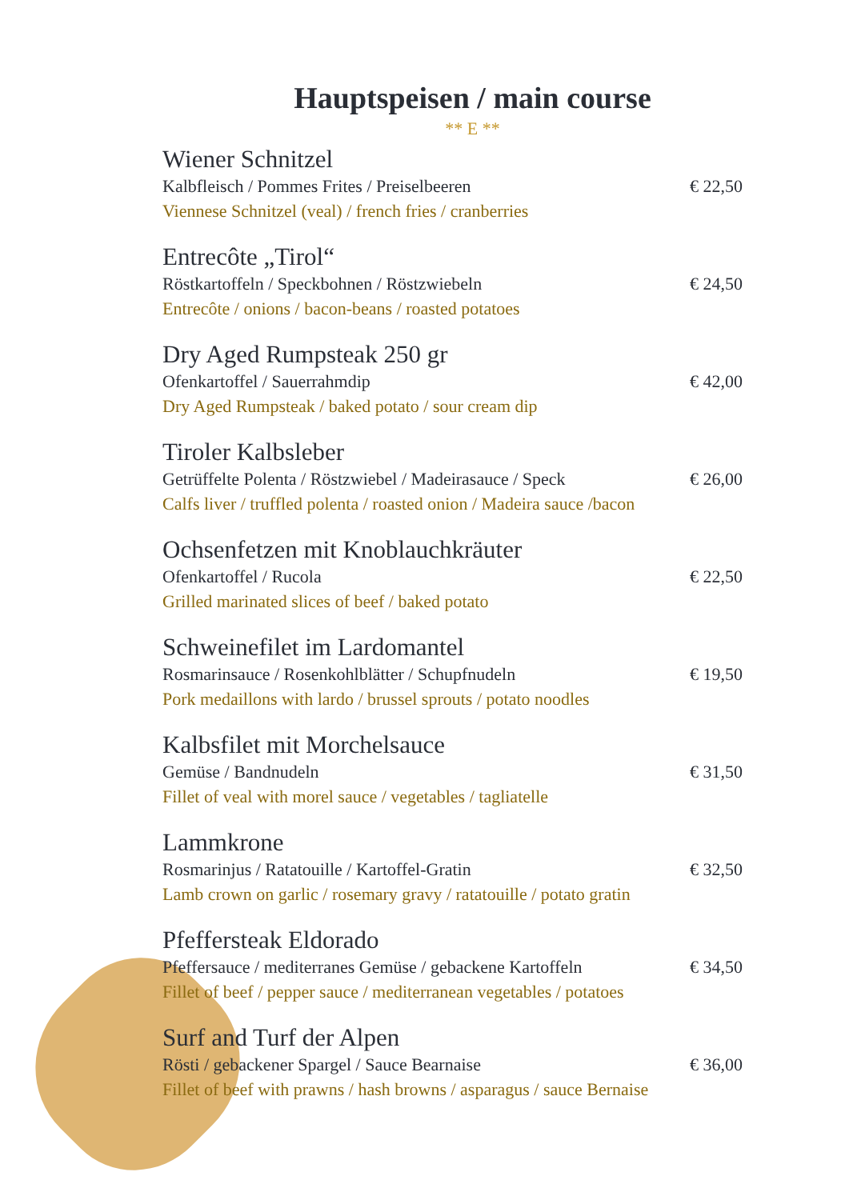Hauptspeisen / main course
** E **
Wiener Schnitzel
Kalbfleisch / Pommes Frites / Preiselbeeren € 22,50
Viennese Schnitzel (veal) / french fries / cranberries
Entrecôte „Tirol“
Röstkartoffeln / Speckbohnen / Röstzwiebeln € 24,50
Entrecôte / onions / bacon-beans / roasted potatoes
Dry Aged Rumpsteak 250 gr
Ofenkartoffel / Sauerrahmdip € 42,00
Dry Aged Rumpsteak / baked potato / sour cream dip
Tiroler Kalbsleber
Getrüffelte Polenta / Röstzwiebel / Madeirasauce / Speck € 26,00
Calfs liver / truffled polenta / roasted onion / Madeira sauce /bacon
Ochsenfetzen mit Knoblauchkräuter
Ofenkartoffel / Rucola € 22,50
Grilled marinated slices of beef / baked potato
Schweinefilet im Lardomantel
Rosmarinsauce / Rosenkohlblätter / Schupfnudeln € 19,50
Pork medaillons with lardo / brussel sprouts / potato noodles
Kalbsfilet mit Morchelsauce
Gemüse / Bandnudeln € 31,50
Fillet of veal with morel sauce / vegetables / tagliatelle
Lammkrone
Rosmarinjus / Ratatouille / Kartoffel-Gratin € 32,50
Lamb crown on garlic / rosemary gravy / ratatouille / potato gratin
Pfeffersteak Eldorado
Pfeffersauce / mediterranes Gemüse / gebackene Kartoffeln € 34,50
Fillet of beef / pepper sauce / mediterranean vegetables / potatoes
Surf and Turf der Alpen
Rösti / gebackener Spargel / Sauce Bearnaise € 36,00
Fillet of beef with prawns / hash browns / asparagus / sauce Bernaise